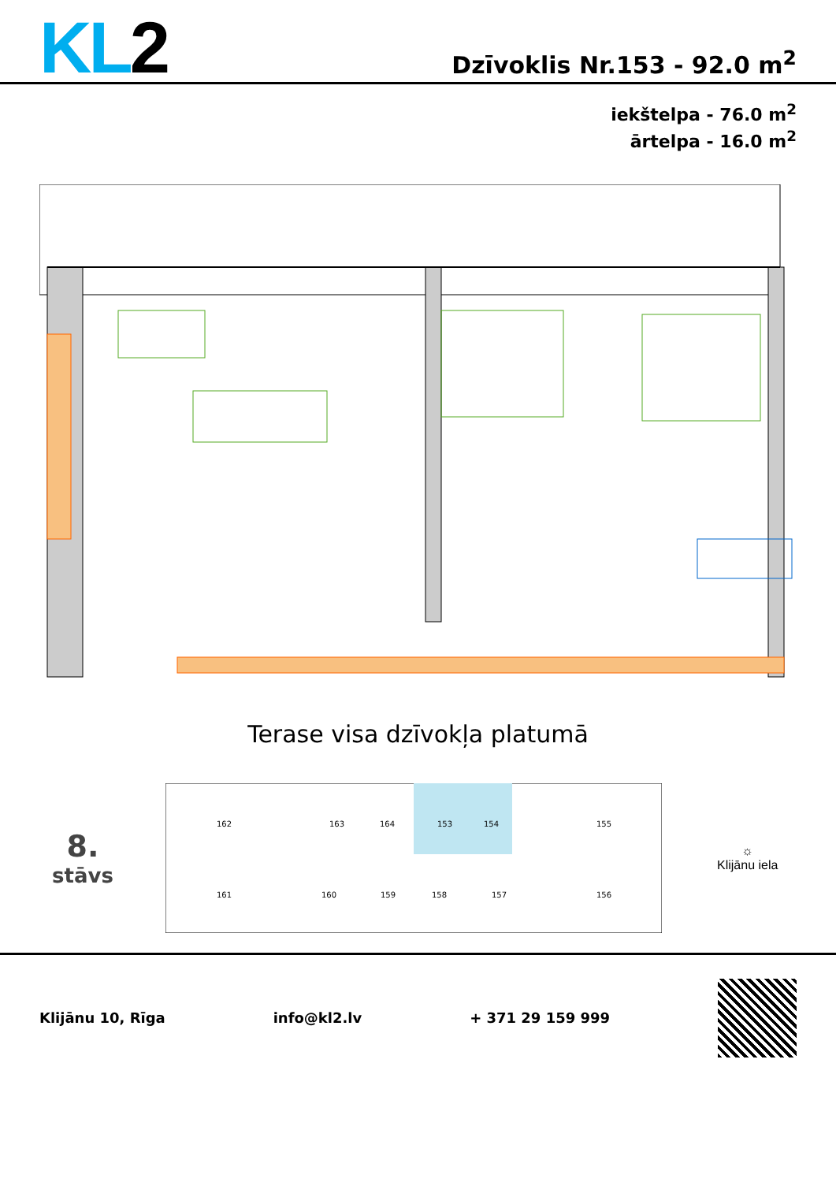KL2
Dzīvoklis Nr.153 - 92.0 m<sup>2</sup>
iekštelpa - 76.0 m<sup>2</sup>
ārtelpa - 16.0 m<sup>2</sup>
Terase visa dzīvokļa platumā
8.
stāvs
162
163
164
153
154
155
161
160
159
158
157
156
☼
Klijānu iela
Klijānu 10, Rīga info@kl2.lv + 371 29 159 999